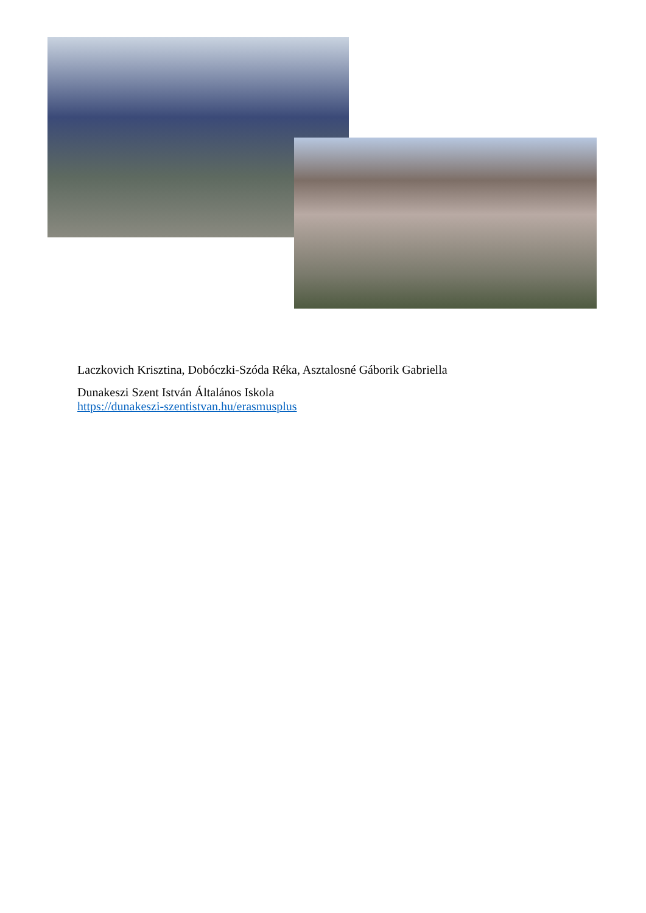Laczkovich Krisztina, Dobóczki-Szóda Réka, Asztalosné Gáborik Gabriella
Dunakeszi Szent István Általános Iskola
https://dunakeszi-szentistvan.hu/erasmusplus